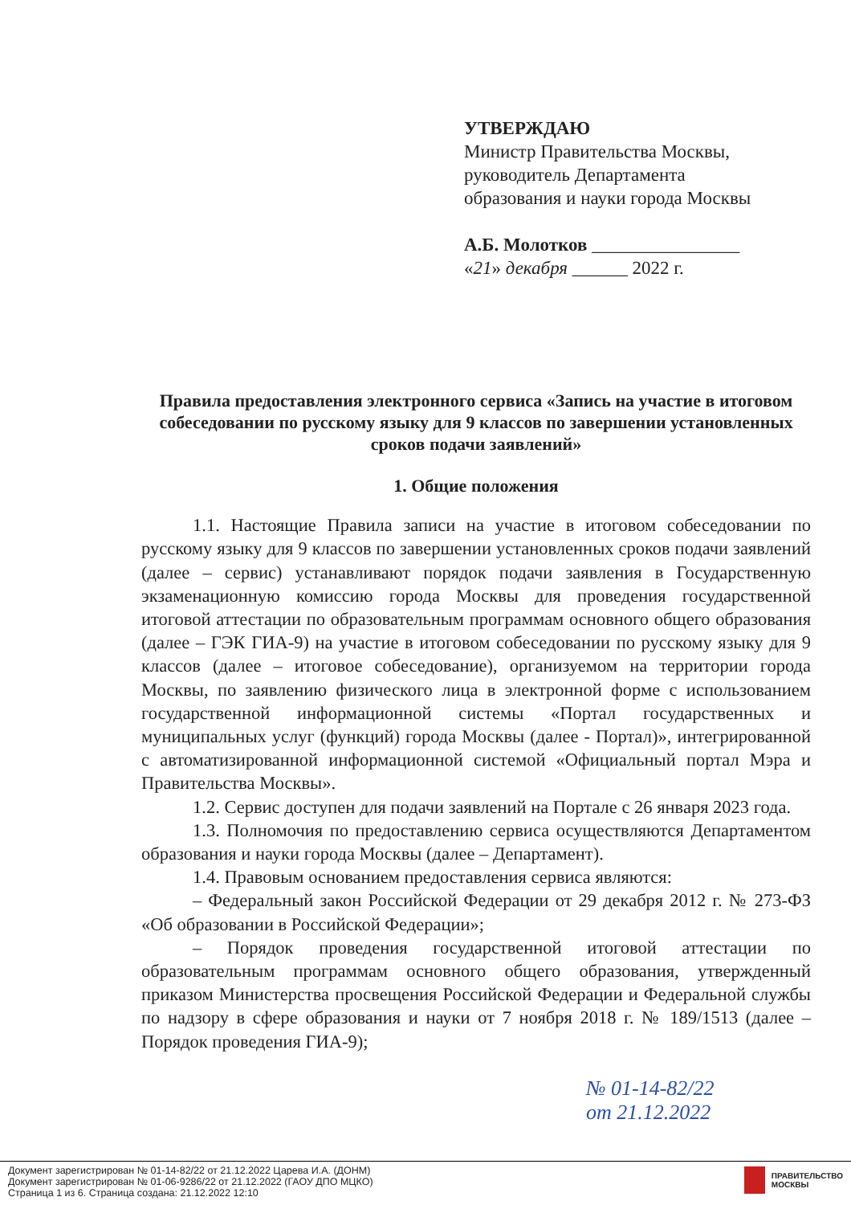УТВЕРЖДАЮ
Министр Правительства Москвы,
руководитель Департамента
образования и науки города Москвы
А.Б. Молотков ________________
«21» декабря ______ 2022 г.
Правила предоставления электронного сервиса «Запись на участие в итоговом собеседовании по русскому языку для 9 классов по завершении установленных сроков подачи заявлений»
1. Общие положения
1.1. Настоящие Правила записи на участие в итоговом собеседовании по русскому языку для 9 классов по завершении установленных сроков подачи заявлений (далее – сервис) устанавливают порядок подачи заявления в Государственную экзаменационную комиссию города Москвы для проведения государственной итоговой аттестации по образовательным программам основного общего образования (далее – ГЭК ГИА-9) на участие в итоговом собеседовании по русскому языку для 9 классов (далее – итоговое собеседование), организуемом на территории города Москвы, по заявлению физического лица в электронной форме с использованием государственной информационной системы «Портал государственных и муниципальных услуг (функций) города Москвы (далее - Портал)», интегрированной с автоматизированной информационной системой «Официальный портал Мэра и Правительства Москвы».
1.2. Сервис доступен для подачи заявлений на Портале с 26 января 2023 года.
1.3. Полномочия по предоставлению сервиса осуществляются Департаментом образования и науки города Москвы (далее – Департамент).
1.4. Правовым основанием предоставления сервиса являются:
– Федеральный закон Российской Федерации от 29 декабря 2012 г. № 273-ФЗ «Об образовании в Российской Федерации»;
– Порядок проведения государственной итоговой аттестации по образовательным программам основного общего образования, утвержденный приказом Министерства просвещения Российской Федерации и Федеральной службы по надзору в сфере образования и науки от 7 ноября 2018 г. № 189/1513 (далее – Порядок проведения ГИА-9);
№ 01-14-82/22
от 21.12.2022
Документ зарегистрирован № 01-14-82/22 от 21.12.2022 Царева И.А. (ДОНМ)
Документ зарегистрирован № 01-06-9286/22 от 21.12.2022 (ГАОУ ДПО МЦКО)
Страница 1 из 6. Страница создана: 21.12.2022 12:10
ПРАВИТЕЛЬСТВО
МОСКВЫ